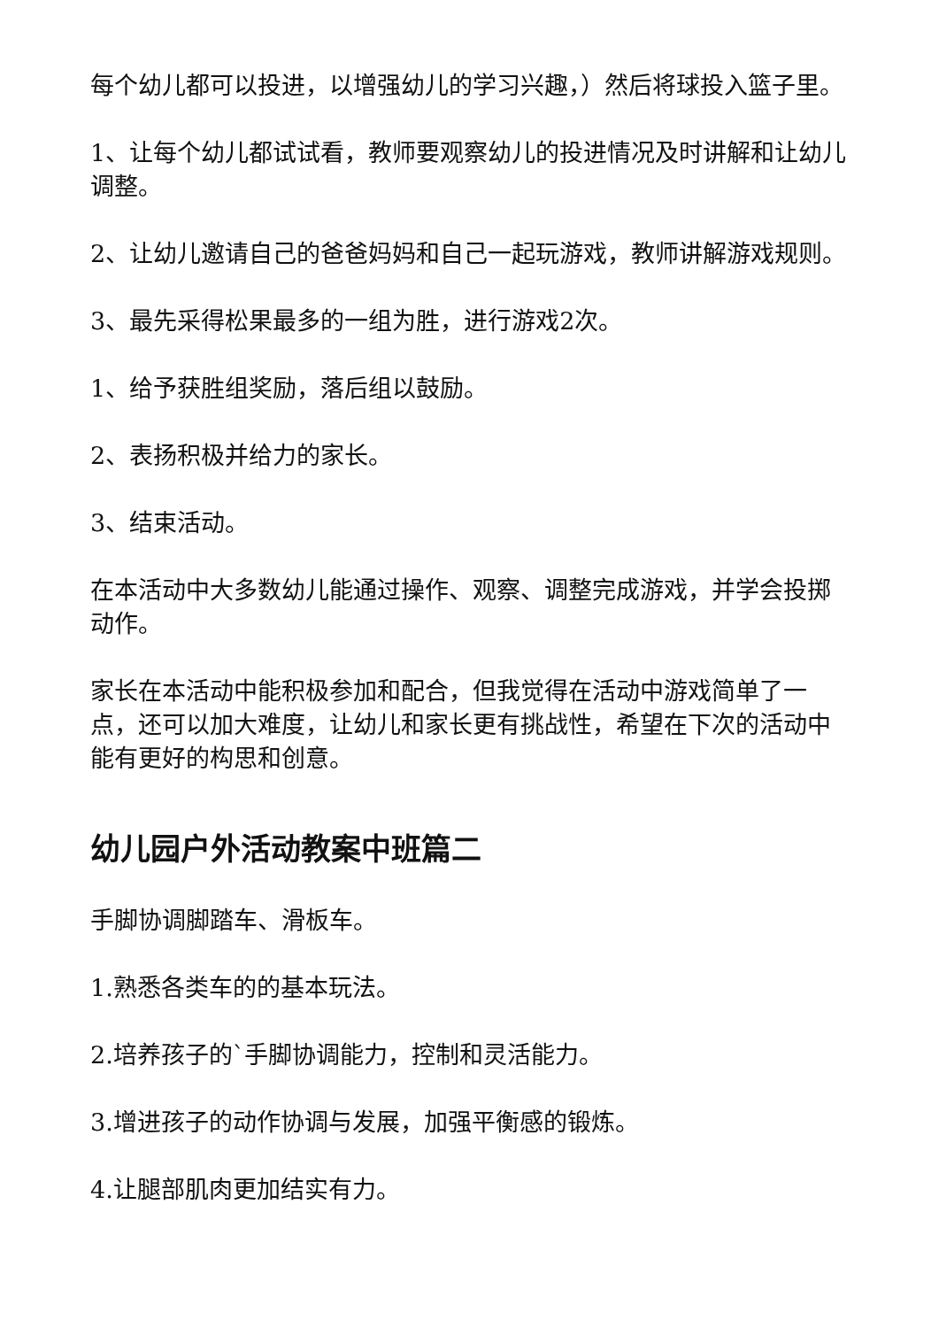每个幼儿都可以投进，以增强幼儿的学习兴趣，）然后将球投入篮子里。
1、让每个幼儿都试试看，教师要观察幼儿的投进情况及时讲解和让幼儿调整。
2、让幼儿邀请自己的爸爸妈妈和自己一起玩游戏，教师讲解游戏规则。
3、最先采得松果最多的一组为胜，进行游戏2次。
1、给予获胜组奖励，落后组以鼓励。
2、表扬积极并给力的家长。
3、结束活动。
在本活动中大多数幼儿能通过操作、观察、调整完成游戏，并学会投掷动作。
家长在本活动中能积极参加和配合，但我觉得在活动中游戏简单了一点，还可以加大难度，让幼儿和家长更有挑战性，希望在下次的活动中能有更好的构思和创意。
幼儿园户外活动教案中班篇二
手脚协调脚踏车、滑板车。
1.熟悉各类车的的基本玩法。
2.培养孩子的`手脚协调能力，控制和灵活能力。
3.增进孩子的动作协调与发展，加强平衡感的锻炼。
4.让腿部肌肉更加结实有力。